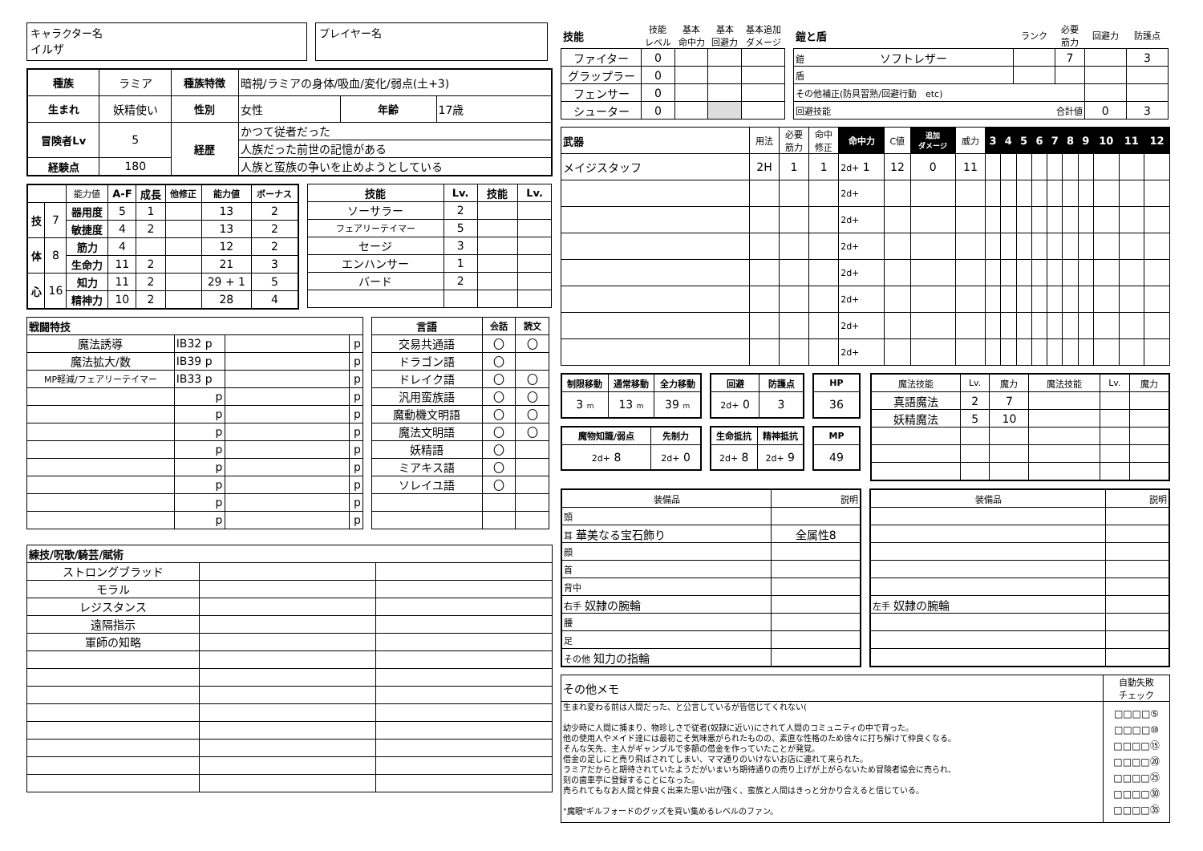キャラクター名
イルザ
プレイヤー名
| 種族 | ラミア | 種族特徴 | 暗視/ラミアの身体/吸血/変化/弱点(土+3) | | |
| 生まれ | 妖精使い | 性別 | 女性 | 年齢 | 17歳 |
| 冒険者Lv | 5 | 経歴 | かつて従者だった | | |
| | | | 人族だった前世の記憶がある | | |
| 経験点 | 180 | | 人族と蛮族の争いを止めようとしている | | |
| | | 能力値 | A-F | 成長 | 他修正 | 能力値 | ボーナス |
| 技 | 7 | 器用度 | 5 | 1 | | 13 | 2 |
| | | 敏捷度 | 4 | 2 | | 13 | 2 |
| 体 | 8 | 筋力 | 4 | | | 12 | 2 |
| | | 生命力 | 11 | 2 | | 21 | 3 |
| 心 | 16 | 知力 | 11 | 2 | | 29 + 1 | 5 |
| | | 精神力 | 10 | 2 | | 28 | 4 |
| 技能 | Lv. | 技能 | Lv. |
| --- | --- | --- | --- |
| ソーサラー | 2 | | |
| フェアリーテイマー | 5 | | |
| セージ | 3 | | |
| エンハンサー | 1 | | |
| バード | 2 | | |
| 戦闘特技 | | | |
| --- | --- | --- | --- |
| 魔法誘導 | IB32 p | | p |
| 魔法拡大/数 | IB39 p | | p |
| MP軽減/フェアリーテイマー | IB33 p | | p |
| | p | | p |
| | p | | p |
| | p | | p |
| | p | | p |
| | p | | p |
| | p | | p |
| | p | | p |
| | p | | p |
| 言語 | 会話 | 読文 |
| --- | --- | --- |
| 交易共通語 | 〇 | 〇 |
| ドラゴン語 | 〇 | |
| ドレイク語 | 〇 | 〇 |
| 汎用蛮族語 | 〇 | 〇 |
| 魔動機文明語 | 〇 | 〇 |
| 魔法文明語 | 〇 | 〇 |
| 妖精語 | 〇 | |
| ミアキス語 | 〇 | |
| ソレイユ語 | 〇 | |
| 練技/呪歌/騎芸/賦術 | | |
| --- | --- | --- |
| ストロングブラッド | | |
| モラル | | |
| レジスタンス | | |
| 遠隔指示 | | |
| 軍師の知略 | | |
| 技能 | 技能 レベル | 基本 命中力 | 基本 回避力 | 基本追加 ダメージ |
| ファイター | 0 | | | |
| グラップラー | 0 | | | |
| フェンサー | 0 | | | |
| シューター | 0 | | | |
| 鎧と盾 | ランク | 必要 筋力 | 回避力 | 防護点 |
| 鎧 ソフトレザー | | 7 | | 3 |
| 盾 | | | | |
| その他補正(防具習熟/回避行動 etc) | | | | |
| 回避技能 合計値 | | | 0 | 3 |
| 武器 | 用法 | 必要 筋力 | 命中 修正 | 命中力 | C値 | 追加 ダメージ | 威力 | 3 | 4 | 5 | 6 | 7 | 8 | 9 | 10 | 11 | 12 |
| メイジスタッフ | 2H | 1 | 1 | 2d+ 1 | 12 | 0 | 11 | | | | | | | | | | |
| | | | | 2d+ | | | | | | | | | | | | | |
| | | | | 2d+ | | | | | | | | | | | | | |
| | | | | 2d+ | | | | | | | | | | | | | |
| | | | | 2d+ | | | | | | | | | | | | | |
| | | | | 2d+ | | | | | | | | | | | | | |
| | | | | 2d+ | | | | | | | | | | | | | |
| | | | | 2d+ | | | | | | | | | | | | | |
| 制限移動 | 通常移動 | 全力移動 |
| --- | --- | --- |
| 3 m | 13 m | 39 m |
| 回避 | 防護点 |
| --- | --- |
| 2d+ 0 | 3 |
| HP |
| --- |
| 36 |
| 魔物知識/弱点 | 先制力 |
| --- | --- |
| 2d+ 8 | 2d+ 0 |
| 生命抵抗 | 精神抵抗 |
| --- | --- |
| 2d+ 8 | 2d+ 9 |
| MP |
| --- |
| 49 |
| 魔法技能 | Lv. | 魔力 | 魔法技能 | Lv. | 魔力 |
| 真語魔法 | 2 | 7 | | | |
| 妖精魔法 | 5 | 10 | | | |
| 装備品 | 説明 |
| 頭 | |
| 耳 華美なる宝石飾り | 全属性8 |
| 顔 | |
| 首 | |
| 背中 | |
| 右手 奴隷の腕輪 | |
| 腰 | |
| 足 | |
| その他 知力の指輪 | |
| 装備品 | 説明 |
| 左手 奴隷の腕輪 | |
| その他メモ | 自動失敗 チェック |
| 生まれ変わる前は人間だった、と公言しているが皆信じてくれない( 幼少時に人間に捕まり、物珍しさで従者(奴隷に近い)にされて人間のコミュニティの中で育った。 他の使用人やメイド達には最初こそ気味悪がられたものの、素直な性格のため徐々に打ち解けて仲良くなる。 そんな矢先、主人がギャンブルで多額の借金を作っていたことが発覚。 借金の足しにと売り飛ばされてしまい、ママ通りのいけないお店に連れて来られた。 ラミアだからと期待されていたようだがいまいち期待通りの売り上げが上がらないため冒険者協会に売られ、 刻の歯車亭に登録することになった。 売られてもなお人間と仲良く出来た思い出が強く、蛮族と人間はきっと分かり合えると信じている。 "魔眼"ギルフォードのグッズを買い集めるレベルのファン。 | □□□□⑤ □□□□⑩ □□□□⑮ □□□□⑳ □□□□㉕ □□□□㉚ □□□□㉟ |